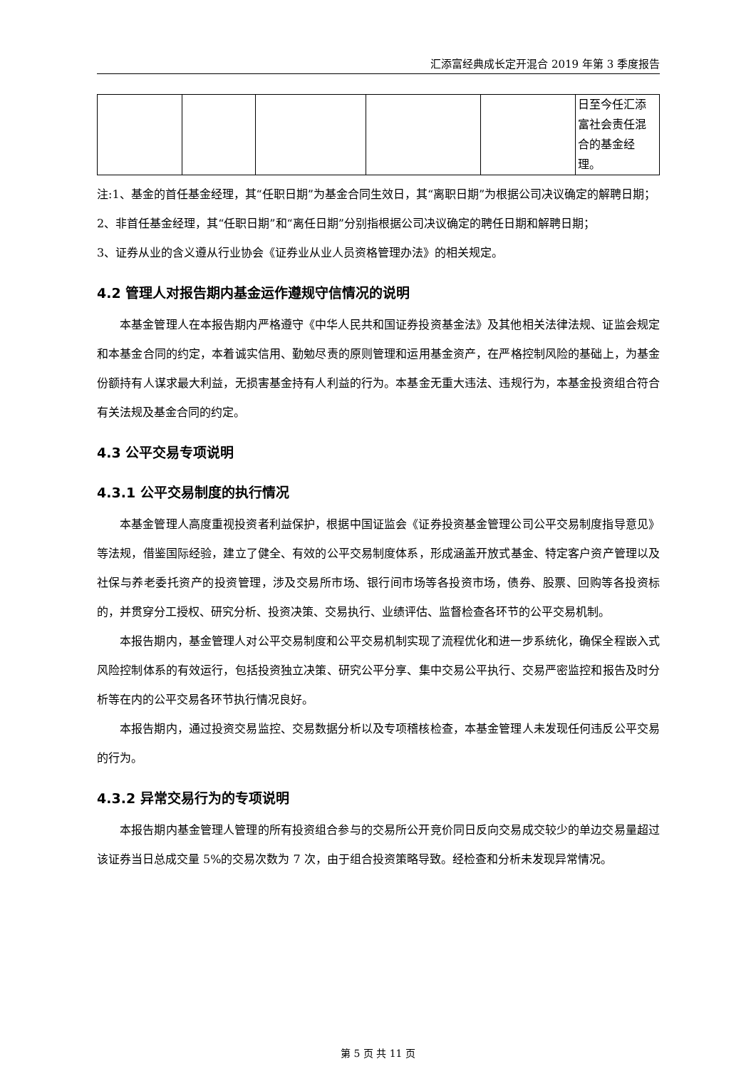汇添富经典成长定开混合 2019 年第 3 季度报告
| | | | | | 日至今任汇添富社会责任混合的基金经理。 |
注:1、基金的首任基金经理，其“任职日期”为基金合同生效日，其“离职日期”为根据公司决议确定的解聘日期；
2、非首任基金经理，其“任职日期”和“离任日期”分别指根据公司决议确定的聘任日期和解聘日期；
3、证券从业的含义遵从行业协会《证券业从业人员资格管理办法》的相关规定。
4.2 管理人对报告期内基金运作遵规守信情况的说明
本基金管理人在本报告期内严格遵守《中华人民共和国证券投资基金法》及其他相关法律法规、证监会规定和本基金合同的约定，本着诚实信用、勤勉尽责的原则管理和运用基金资产，在严格控制风险的基础上，为基金份额持有人谋求最大利益，无损害基金持有人利益的行为。本基金无重大违法、违规行为，本基金投资组合符合有关法规及基金合同的约定。
4.3 公平交易专项说明
4.3.1 公平交易制度的执行情况
本基金管理人高度重视投资者利益保护，根据中国证监会《证券投资基金管理公司公平交易制度指导意见》等法规，借鉴国际经验，建立了健全、有效的公平交易制度体系，形成涵盖开放式基金、特定客户资产管理以及社保与养老委托资产的投资管理，涉及交易所市场、银行间市场等各投资市场，债券、股票、回购等各投资标的，并贯穿分工授权、研究分析、投资决策、交易执行、业绩评估、监督检查各环节的公平交易机制。
本报告期内，基金管理人对公平交易制度和公平交易机制实现了流程优化和进一步系统化，确保全程嵌入式风险控制体系的有效运行，包括投资独立决策、研究公平分享、集中交易公平执行、交易严密监控和报告及时分析等在内的公平交易各环节执行情况良好。
本报告期内，通过投资交易监控、交易数据分析以及专项稽核检查，本基金管理人未发现任何违反公平交易的行为。
4.3.2 异常交易行为的专项说明
本报告期内基金管理人管理的所有投资组合参与的交易所公开竞价同日反向交易成交较少的单边交易量超过该证券当日总成交量 5%的交易次数为 7 次，由于组合投资策略导致。经检查和分析未发现异常情况。
第 5 页 共 11 页